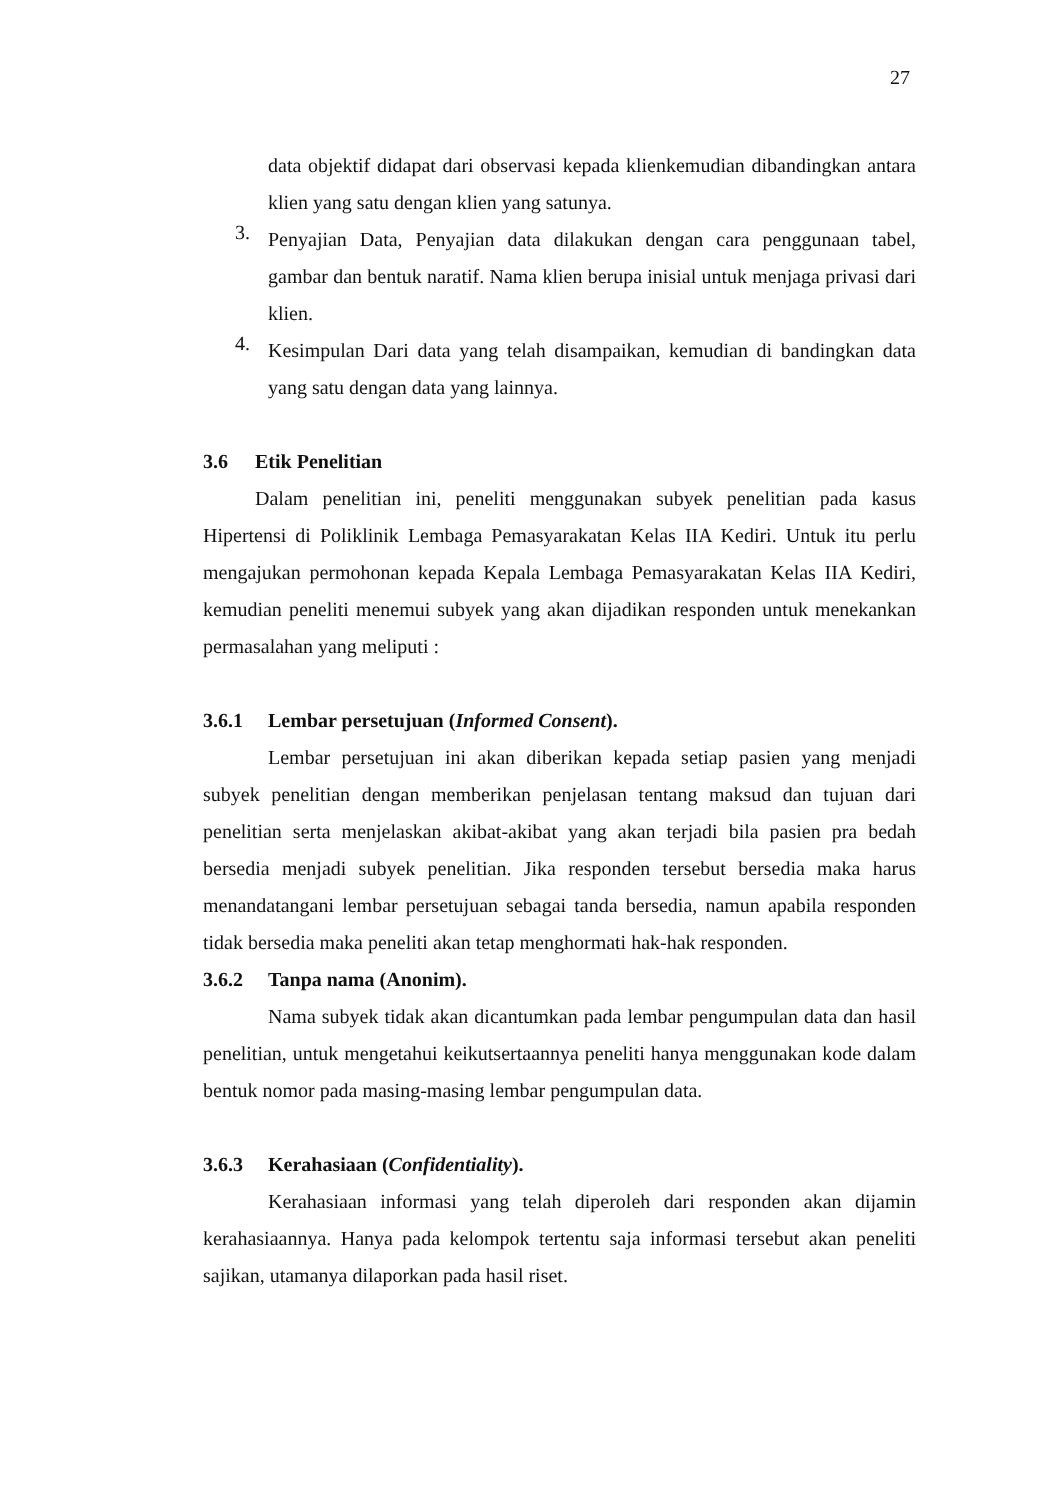27
data objektif didapat dari observasi kepada klienkemudian dibandingkan antara klien yang satu dengan klien yang satunya.
3.
Penyajian Data, Penyajian data dilakukan dengan cara penggunaan tabel, gambar dan bentuk naratif. Nama klien berupa inisial untuk menjaga privasi dari klien.
4.
Kesimpulan Dari data yang telah disampaikan, kemudian di bandingkan data yang satu dengan data yang lainnya.
3.6 Etik Penelitian
Dalam penelitian ini, peneliti menggunakan subyek penelitian pada kasus Hipertensi di Poliklinik Lembaga Pemasyarakatan Kelas IIA Kediri. Untuk itu perlu mengajukan permohonan kepada Kepala Lembaga Pemasyarakatan Kelas IIA Kediri, kemudian peneliti menemui subyek yang akan dijadikan responden untuk menekankan permasalahan yang meliputi :
3.6.1 Lembar persetujuan (Informed Consent).
Lembar persetujuan ini akan diberikan kepada setiap pasien yang menjadi subyek penelitian dengan memberikan penjelasan tentang maksud dan tujuan dari penelitian serta menjelaskan akibat-akibat yang akan terjadi bila pasien pra bedah bersedia menjadi subyek penelitian. Jika responden tersebut bersedia maka harus menandatangani lembar persetujuan sebagai tanda bersedia, namun apabila responden tidak bersedia maka peneliti akan tetap menghormati hak-hak responden.
3.6.2 Tanpa nama (Anonim).
Nama subyek tidak akan dicantumkan pada lembar pengumpulan data dan hasil penelitian, untuk mengetahui keikutsertaannya peneliti hanya menggunakan kode dalam bentuk nomor pada masing-masing lembar pengumpulan data.
3.6.3 Kerahasiaan (Confidentiality).
Kerahasiaan informasi yang telah diperoleh dari responden akan dijamin kerahasiaannya. Hanya pada kelompok tertentu saja informasi tersebut akan peneliti sajikan, utamanya dilaporkan pada hasil riset.